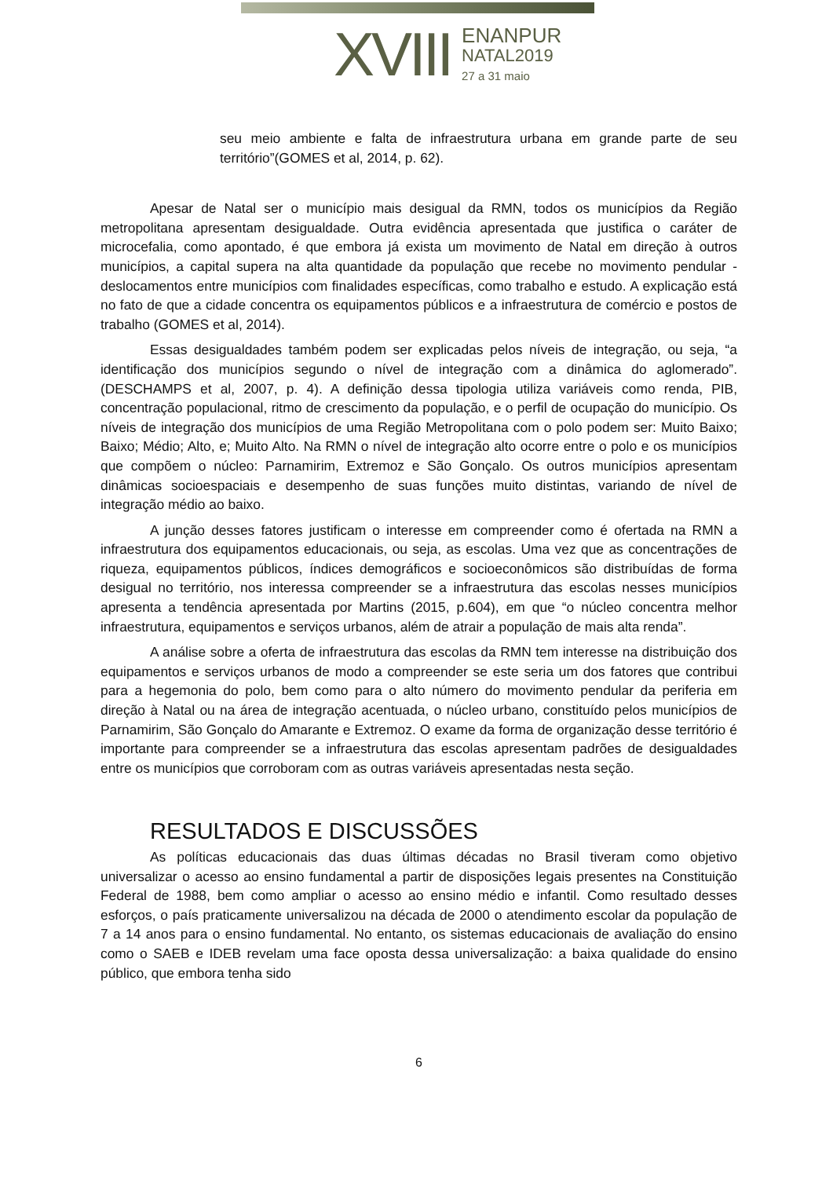XVIII
ENANPUR
NATAL2019
27 a 31 maio
seu meio ambiente e falta de infraestrutura urbana em grande parte de seu território”(GOMES et al, 2014, p. 62).
Apesar de Natal ser o município mais desigual da RMN, todos os municípios da Região metropolitana apresentam desigualdade. Outra evidência apresentada que justifica o caráter de microcefalia, como apontado, é que embora já exista um movimento de Natal em direção à outros municípios, a capital supera na alta quantidade da população que recebe no movimento pendular - deslocamentos entre municípios com finalidades específicas, como trabalho e estudo. A explicação está no fato de que a cidade concentra os equipamentos públicos e a infraestrutura de comércio e postos de trabalho (GOMES et al, 2014).
Essas desigualdades também podem ser explicadas pelos níveis de integração, ou seja, “a identificação dos municípios segundo o nível de integração com a dinâmica do aglomerado”. (DESCHAMPS et al, 2007, p. 4). A definição dessa tipologia utiliza variáveis como renda, PIB, concentração populacional, ritmo de crescimento da população, e o perfil de ocupação do município. Os níveis de integração dos municípios de uma Região Metropolitana com o polo podem ser: Muito Baixo; Baixo; Médio; Alto, e; Muito Alto. Na RMN o nível de integração alto ocorre entre o polo e os municípios que compõem o núcleo: Parnamirim, Extremoz e São Gonçalo. Os outros municípios apresentam dinâmicas socioespaciais e desempenho de suas funções muito distintas, variando de nível de integração médio ao baixo.
A junção desses fatores justificam o interesse em compreender como é ofertada na RMN a infraestrutura dos equipamentos educacionais, ou seja, as escolas. Uma vez que as concentrações de riqueza, equipamentos públicos, índices demográficos e socioeconômicos são distribuídas de forma desigual no território, nos interessa compreender se a infraestrutura das escolas nesses municípios apresenta a tendência apresentada por Martins (2015, p.604), em que “o núcleo concentra melhor infraestrutura, equipamentos e serviços urbanos, além de atrair a população de mais alta renda”.
A análise sobre a oferta de infraestrutura das escolas da RMN tem interesse na distribuição dos equipamentos e serviços urbanos de modo a compreender se este seria um dos fatores que contribui para a hegemonia do polo, bem como para o alto número do movimento pendular da periferia em direção à Natal ou na área de integração acentuada, o núcleo urbano, constituído pelos municípios de Parnamirim, São Gonçalo do Amarante e Extremoz. O exame da forma de organização desse território é importante para compreender se a infraestrutura das escolas apresentam padrões de desigualdades entre os municípios que corroboram com as outras variáveis apresentadas nesta seção.
RESULTADOS E DISCUSSÕES
As políticas educacionais das duas últimas décadas no Brasil tiveram como objetivo universalizar o acesso ao ensino fundamental a partir de disposições legais presentes na Constituição Federal de 1988, bem como ampliar o acesso ao ensino médio e infantil. Como resultado desses esforços, o país praticamente universalizou na década de 2000 o atendimento escolar da população de 7 a 14 anos para o ensino fundamental. No entanto, os sistemas educacionais de avaliação do ensino como o SAEB e IDEB revelam uma face oposta dessa universalização: a baixa qualidade do ensino público, que embora tenha sido
6